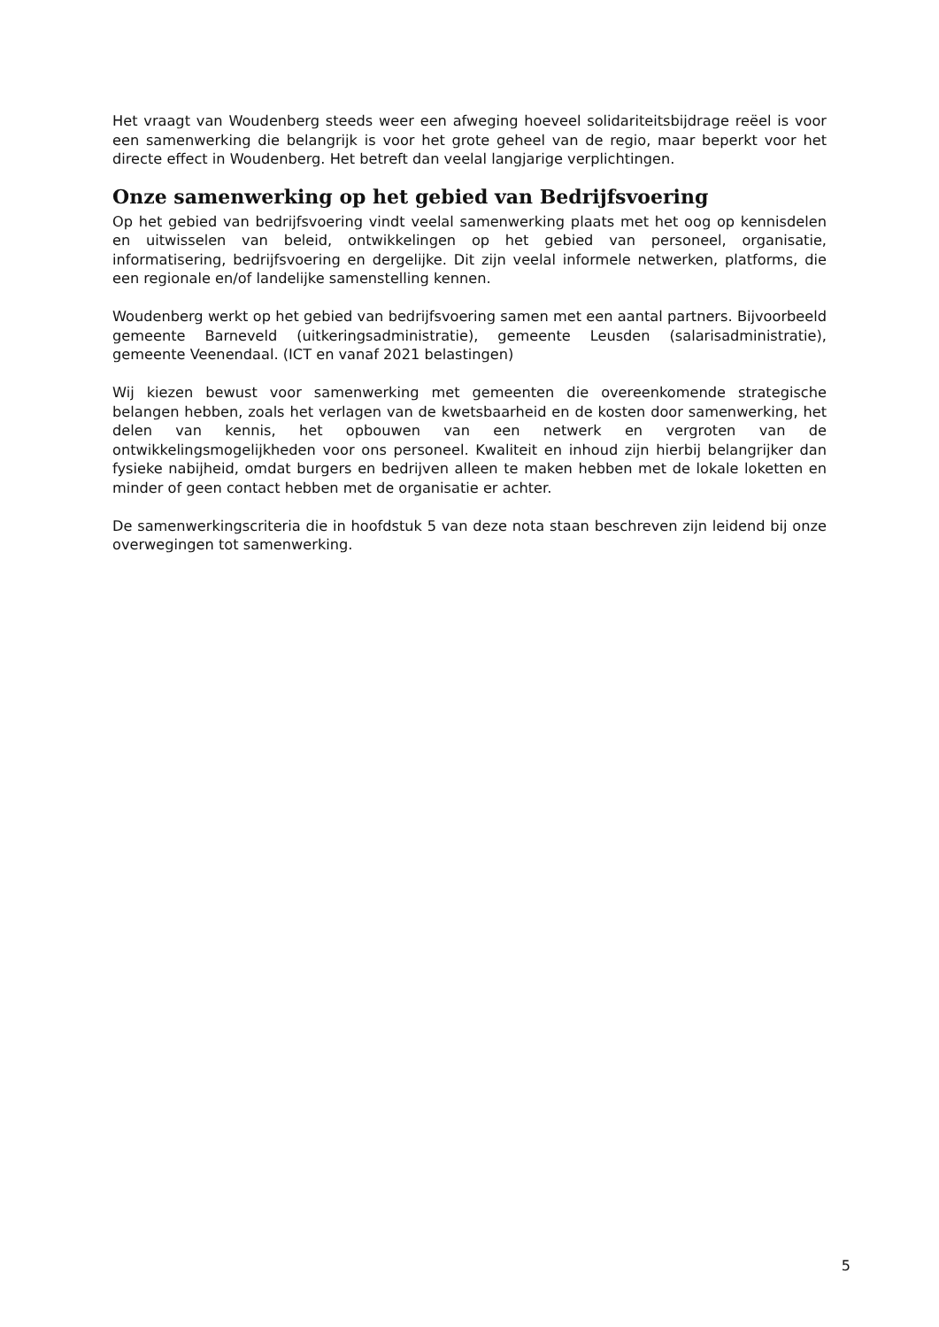Het vraagt van Woudenberg steeds weer een afweging hoeveel solidariteitsbijdrage reëel is voor een samenwerking die belangrijk is voor het grote geheel van de regio, maar beperkt voor het directe effect in Woudenberg. Het betreft dan veelal langjarige verplichtingen.
Onze samenwerking op het gebied van Bedrijfsvoering
Op het gebied van bedrijfsvoering vindt veelal samenwerking plaats met het oog op kennisdelen en uitwisselen van beleid, ontwikkelingen op het gebied van personeel, organisatie, informatisering, bedrijfsvoering en dergelijke. Dit zijn veelal informele netwerken, platforms, die een regionale en/of landelijke samenstelling kennen.
Woudenberg werkt op het gebied van bedrijfsvoering samen met een aantal partners. Bijvoorbeeld gemeente Barneveld (uitkeringsadministratie), gemeente Leusden (salarisadministratie), gemeente Veenendaal. (ICT en vanaf 2021 belastingen)
Wij kiezen bewust voor samenwerking met gemeenten die overeenkomende strategische belangen hebben, zoals het verlagen van de kwetsbaarheid en de kosten door samenwerking, het delen van kennis, het opbouwen van een netwerk en vergroten van de ontwikkelingsmogelijkheden voor ons personeel. Kwaliteit en inhoud zijn hierbij belangrijker dan fysieke nabijheid, omdat burgers en bedrijven alleen te maken hebben met de lokale loketten en minder of geen contact hebben met de organisatie er achter.
De samenwerkingscriteria die in hoofdstuk 5 van deze nota staan beschreven zijn leidend bij onze overwegingen tot samenwerking.
5